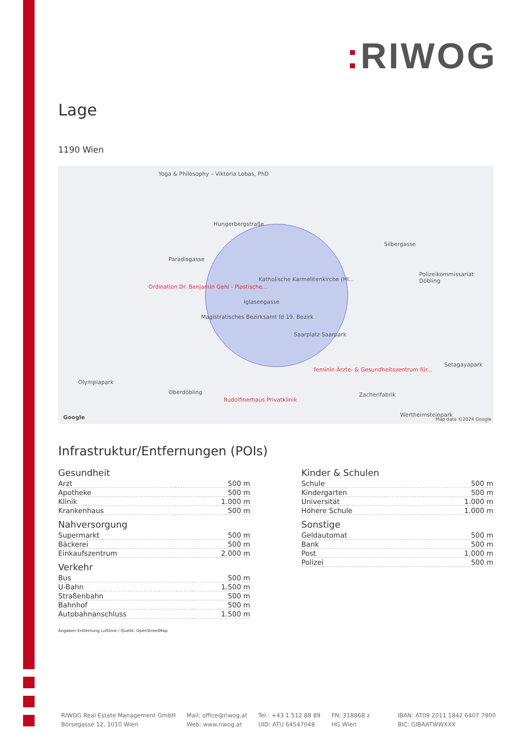: RIWOG
Lage
1190 Wien
Yoga & Philosophy – Viktoria Lobas, PhD
Hungerbergstraße
Paradisgasse
Ordination Dr. Benjamin Gehl - Plastische...
Katholische Karmelitenkirche (Hl...
Iglaseegasse
Magistratisches Bezirksamt fd 19. Bezirk
Saarplatz Saarpark
Polizeikommissariat Döbling
Silbergasse
Olympiapark
Oberdöbling
Rudolfinerhaus Privatklinik
feminin Ärzte- & Gesundheitszentrum für...
Zacherlfabrik
Setagayapark
Wertheimsteinpark Google Map data ©2024 Google
Infrastruktur/Entfernungen (POIs)
Gesundheit
| Arzt | 500 m |
| Apotheke | 500 m |
| Klinik | 1.000 m |
| Krankenhaus | 500 m |
Nahversorgung
| Supermarkt | 500 m |
| Bäckerei | 500 m |
| Einkaufszentrum | 2.000 m |
Verkehr
| Bus | 500 m |
| U-Bahn | 1.500 m |
| Straßenbahn | 500 m |
| Bahnhof | 500 m |
| Autobahnanschluss | 1.500 m |
Kinder & Schulen
| Schule | 500 m |
| Kindergarten | 500 m |
| Universität | 1.000 m |
| Höhere Schule | 1.000 m |
Sonstige
| Geldautomat | 500 m |
| Bank | 500 m |
| Post | 1.000 m |
| Polizei | 500 m |
Angaben Entfernung Luftlinie / Quelle: OpenStreetMap
RIWOG Real Estate Management GmbH
Börsegasse 12, 1010 Wien
Mail: office@riwog.at
Web: www.riwog.at
Tel.: +43 1 512 88 89
UID: ATU 64547048
FN: 318868 z
HG Wien
IBAN: AT09 2011 1842 6407 7900
BIC: GIBAATWWXXX